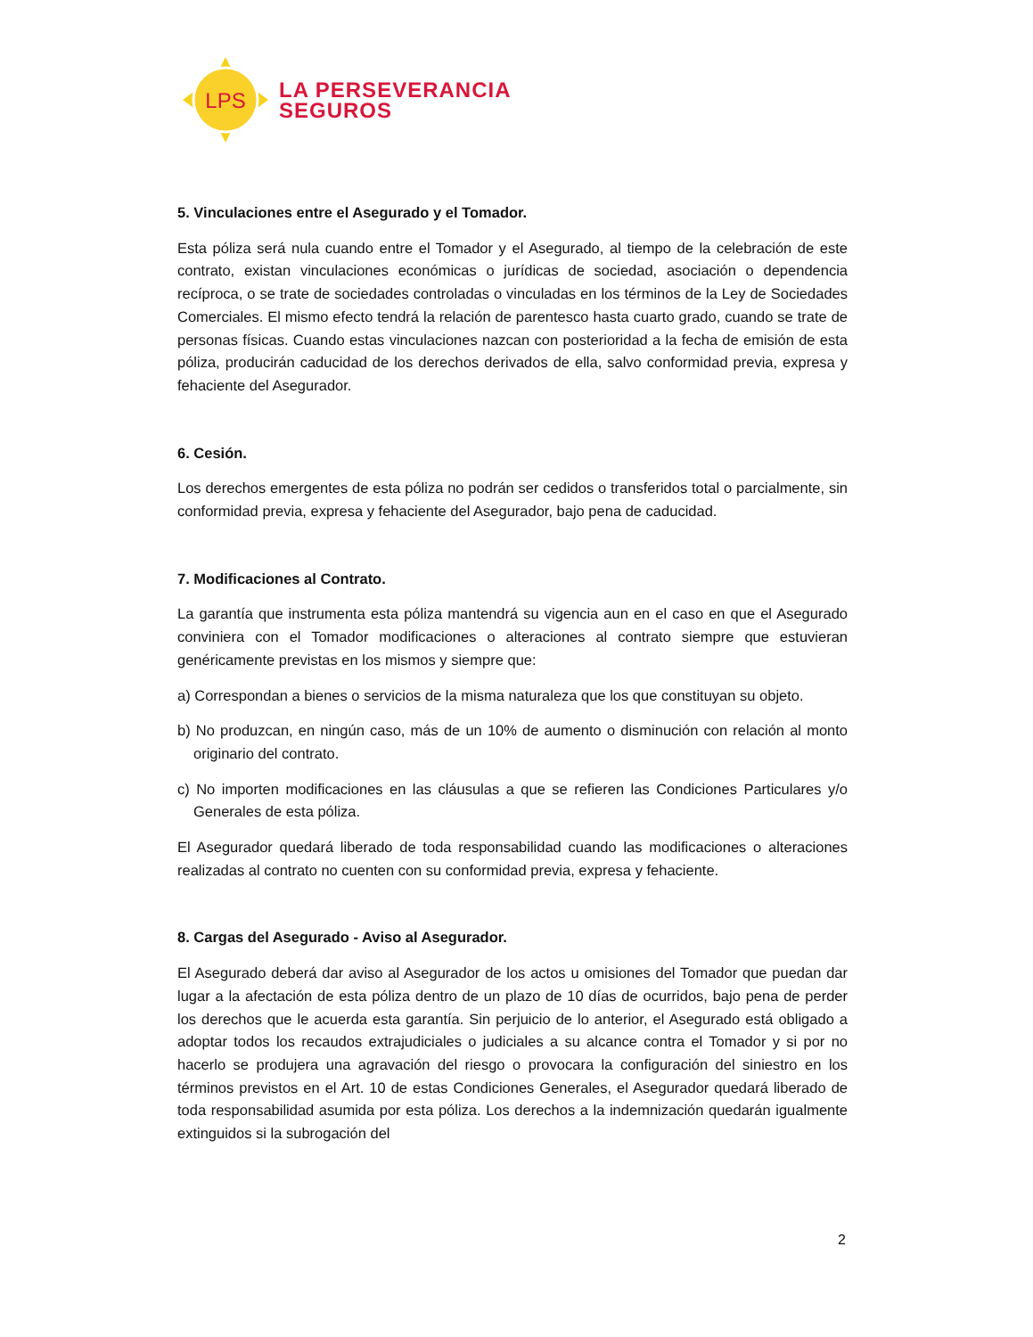LPS
LA PERSEVERANCIA
SEGUROS
5. Vinculaciones entre el Asegurado y el Tomador.
Esta póliza será nula cuando entre el Tomador y el Asegurado, al tiempo de la celebración de este contrato, existan vinculaciones económicas o jurídicas de sociedad, asociación o dependencia recíproca, o se trate de sociedades controladas o vinculadas en los términos de la Ley de Sociedades Comerciales. El mismo efecto tendrá la relación de parentesco hasta cuarto grado, cuando se trate de personas físicas. Cuando estas vinculaciones nazcan con posterioridad a la fecha de emisión de esta póliza, producirán caducidad de los derechos derivados de ella, salvo conformidad previa, expresa y fehaciente del Asegurador.
6. Cesión.
Los derechos emergentes de esta póliza no podrán ser cedidos o transferidos total o parcialmente, sin conformidad previa, expresa y fehaciente del Asegurador, bajo pena de caducidad.
7. Modificaciones al Contrato.
La garantía que instrumenta esta póliza mantendrá su vigencia aun en el caso en que el Asegurado conviniera con el Tomador modificaciones o alteraciones al contrato siempre que estuvieran genéricamente previstas en los mismos y siempre que:
a) Correspondan a bienes o servicios de la misma naturaleza que los que constituyan su objeto.
b) No produzcan, en ningún caso, más de un 10% de aumento o disminución con relación al monto originario del contrato.
c) No importen modificaciones en las cláusulas a que se refieren las Condiciones Particulares y/o Generales de esta póliza.
El Asegurador quedará liberado de toda responsabilidad cuando las modificaciones o alteraciones realizadas al contrato no cuenten con su conformidad previa, expresa y fehaciente.
8. Cargas del Asegurado - Aviso al Asegurador.
El Asegurado deberá dar aviso al Asegurador de los actos u omisiones del Tomador que puedan dar lugar a la afectación de esta póliza dentro de un plazo de 10 días de ocurridos, bajo pena de perder los derechos que le acuerda esta garantía. Sin perjuicio de lo anterior, el Asegurado está obligado a adoptar todos los recaudos extrajudiciales o judiciales a su alcance contra el Tomador y si por no hacerlo se produjera una agravación del riesgo o provocara la configuración del siniestro en los términos previstos en el Art. 10 de estas Condiciones Generales, el Asegurador quedará liberado de toda responsabilidad asumida por esta póliza. Los derechos a la indemnización quedarán igualmente extinguidos si la subrogación del
2